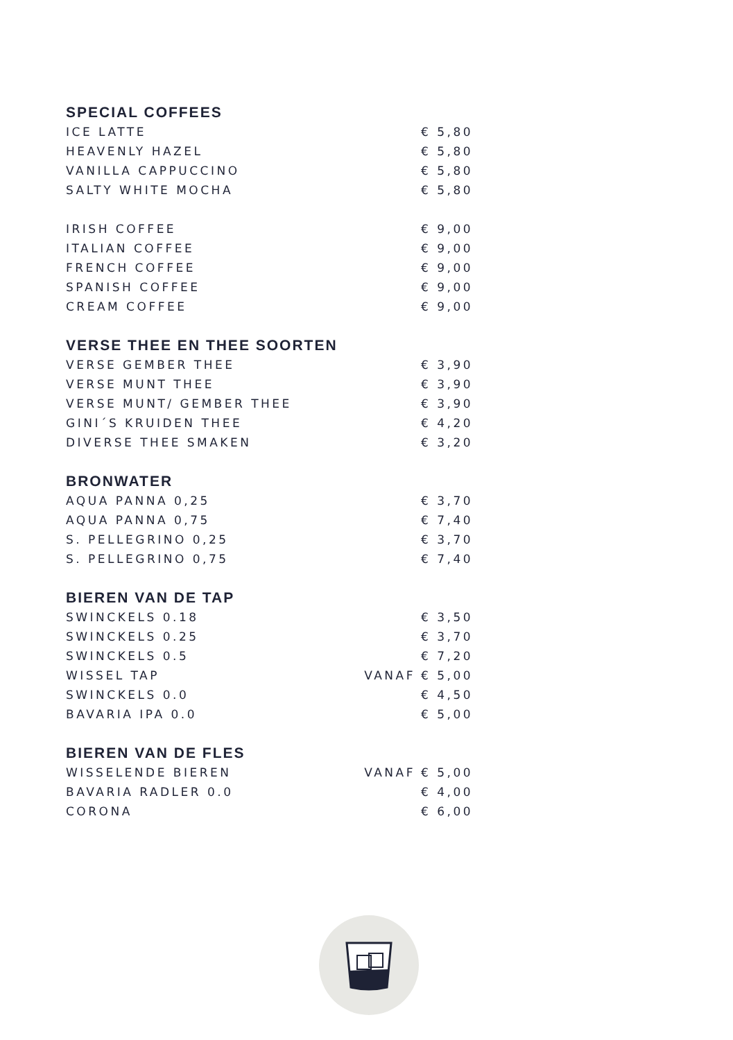SPECIAL COFFEES
| ICE LATTE | | € 5,80 |
| HEAVENLY HAZEL | | € 5,80 |
| VANILLA CAPPUCCINO | | € 5,80 |
| SALTY WHITE MOCHA | | € 5,80 |
| IRISH COFFEE | | € 9,00 |
| ITALIAN COFFEE | | € 9,00 |
| FRENCH COFFEE | | € 9,00 |
| SPANISH COFFEE | | € 9,00 |
| CREAM COFFEE | | € 9,00 |
VERSE THEE EN THEE SOORTEN
| VERSE GEMBER THEE | | € 3,90 |
| VERSE MUNT THEE | | € 3,90 |
| VERSE MUNT/ GEMBER THEE | | € 3,90 |
| GINI´S KRUIDEN THEE | | € 4,20 |
| DIVERSE THEE SMAKEN | | € 3,20 |
BRONWATER
| AQUA PANNA 0,25 | | € 3,70 |
| AQUA PANNA 0,75 | | € 7,40 |
| S. PELLEGRINO 0,25 | | € 3,70 |
| S. PELLEGRINO 0,75 | | € 7,40 |
BIEREN VAN DE TAP
| SWINCKELS 0.18 | | € 3,50 |
| SWINCKELS 0.25 | | € 3,70 |
| SWINCKELS 0.5 | | € 7,20 |
| WISSEL TAP | VANAF | € 5,00 |
| SWINCKELS 0.0 | | € 4,50 |
| BAVARIA IPA 0.0 | | € 5,00 |
BIEREN VAN DE FLES
| WISSELENDE BIEREN | VANAF | € 5,00 |
| BAVARIA RADLER 0.0 | | € 4,00 |
| CORONA | | € 6,00 |